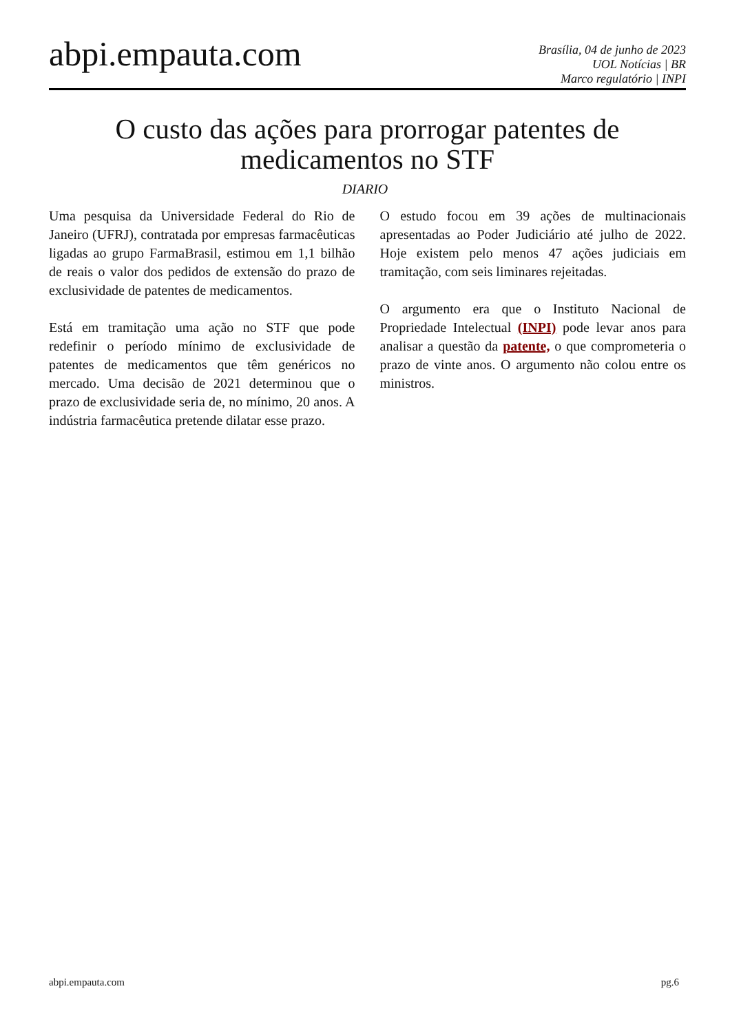abpi.empauta.com
Brasília, 04 de junho de 2023
UOL Notícias | BR
Marco regulatório | INPI
O custo das ações para prorrogar patentes de medicamentos no STF
DIARIO
Uma pesquisa da Universidade Federal do Rio de Janeiro (UFRJ), contratada por empresas farmacêuticas ligadas ao grupo FarmaBrasil, estimou em 1,1 bilhão de reais o valor dos pedidos de extensão do prazo de exclusividade de patentes de medicamentos.
Está em tramitação uma ação no STF que pode redefinir o período mínimo de exclusividade de patentes de medicamentos que têm genéricos no mercado. Uma decisão de 2021 determinou que o prazo de exclusividade seria de, no mínimo, 20 anos. A indústria farmacêutica pretende dilatar esse prazo.
O estudo focou em 39 ações de multinacionais apresentadas ao Poder Judiciário até julho de 2022. Hoje existem pelo menos 47 ações judiciais em tramitação, com seis liminares rejeitadas.
O argumento era que o Instituto Nacional de Propriedade Intelectual (INPI) pode levar anos para analisar a questão da patente, o que comprometeria o prazo de vinte anos. O argumento não colou entre os ministros.
abpi.empauta.com pg.6